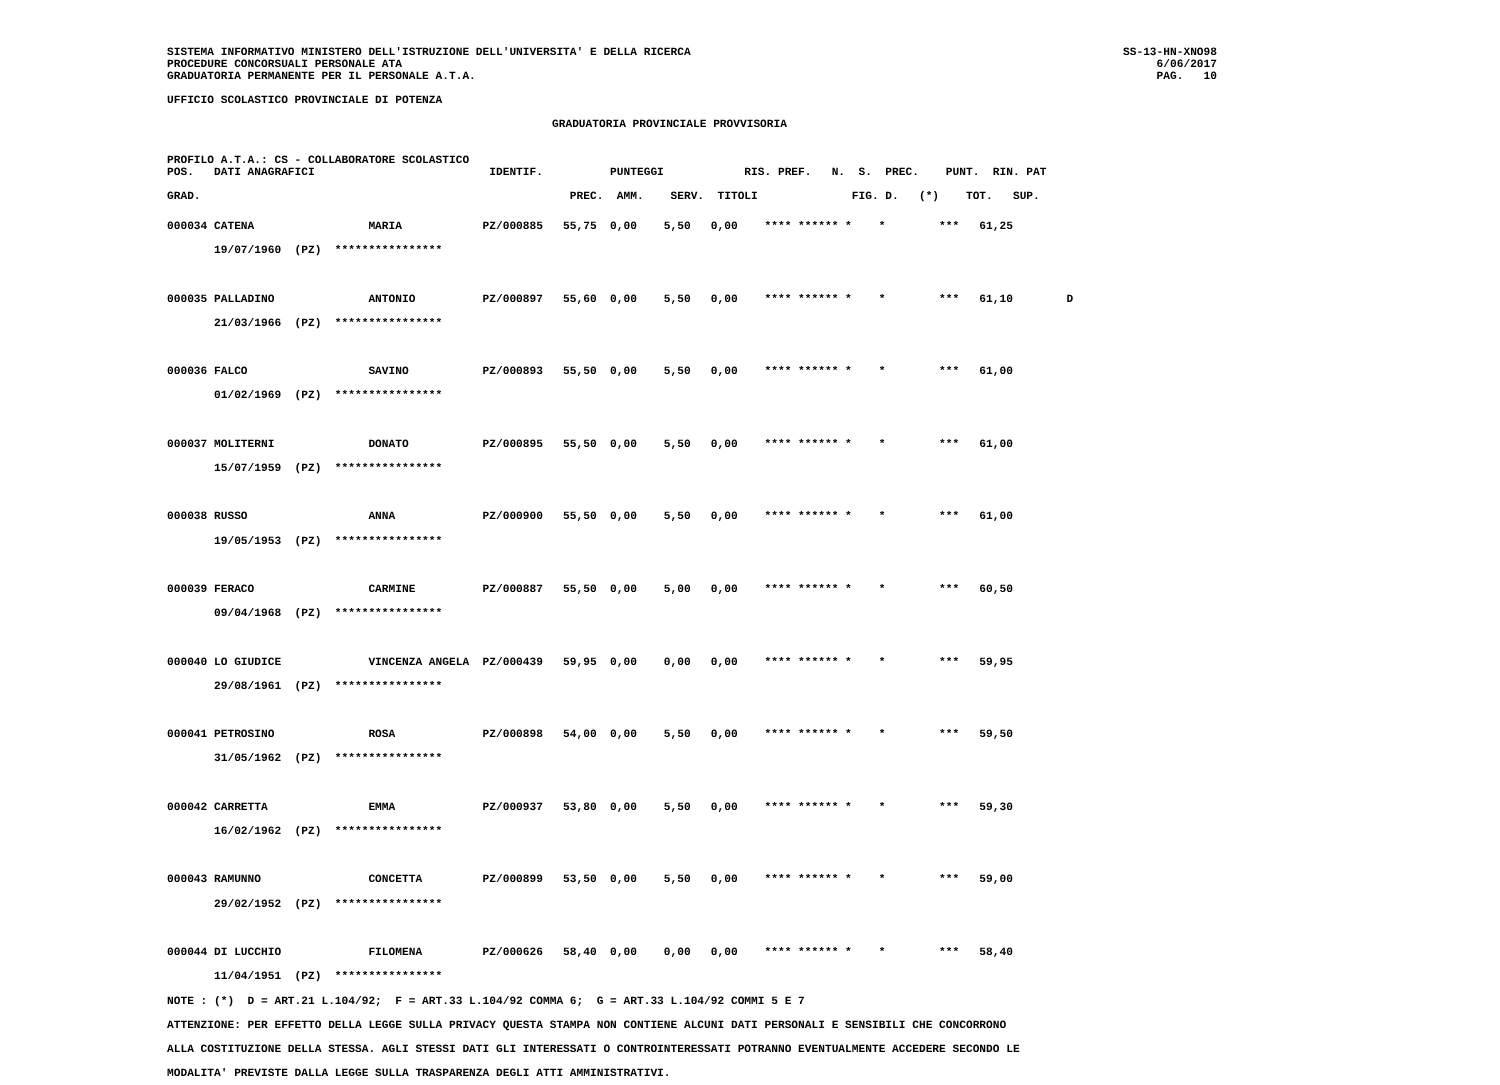SISTEMA INFORMATIVO MINISTERO DELL'ISTRUZIONE DELL'UNIVERSITA' E DELLA RICERCA
PROCEDURE CONCORSUALI PERSONALE ATA
GRADUATORIA PERMANENTE PER IL PERSONALE A.T.A.
SS-13-HN-XNO98
6/06/2017
PAG.   10
UFFICIO SCOLASTICO PROVINCIALE DI POTENZA
GRADUATORIA PROVINCIALE PROVVISORIA
PROFILO A.T.A.: CS - COLLABORATORE SCOLASTICO
POS.   DATI ANAGRAFICI                          IDENTIF.          PUNTEGGI            RIS. PREF.   N.  S.  PREC.    PUNT.  RIN. PAT

GRAD.                                                       PREC.  AMM.    SERV.  TITOLI              FIG. D.   (*)    TOT.   SUP.
000034 CATENA                 MARIA            PZ/000885   55,75  0,00    5,50   0,00    **** ****** *    *        ***   61,25
       19/07/1960  (PZ)  ****************

000035 PALLADINO              ANTONIO          PZ/000897   55,60  0,00    5,50   0,00    **** ****** *    *        ***   61,10        D
       21/03/1966  (PZ)  ****************

000036 FALCO                  SAVINO           PZ/000893   55,50  0,00    5,50   0,00    **** ****** *    *        ***   61,00
       01/02/1969  (PZ)  ****************

000037 MOLITERNI              DONATO           PZ/000895   55,50  0,00    5,50   0,00    **** ****** *    *        ***   61,00
       15/07/1959  (PZ)  ****************

000038 RUSSO                  ANNA             PZ/000900   55,50  0,00    5,50   0,00    **** ****** *    *        ***   61,00
       19/05/1953  (PZ)  ****************

000039 FERACO                 CARMINE          PZ/000887   55,50  0,00    5,00   0,00    **** ****** *    *        ***   60,50
       09/04/1968  (PZ)  ****************

000040 LO GIUDICE             VINCENZA ANGELA  PZ/000439   59,95  0,00    0,00   0,00    **** ****** *    *        ***   59,95
       29/08/1961  (PZ)  ****************

000041 PETROSINO              ROSA             PZ/000898   54,00  0,00    5,50   0,00    **** ****** *    *        ***   59,50
       31/05/1962  (PZ)  ****************

000042 CARRETTA               EMMA             PZ/000937   53,80  0,00    5,50   0,00    **** ****** *    *        ***   59,30
       16/02/1962  (PZ)  ****************

000043 RAMUNNO                CONCETTA         PZ/000899   53,50  0,00    5,50   0,00    **** ****** *    *        ***   59,00
       29/02/1952  (PZ)  ****************

000044 DI LUCCHIO             FILOMENA         PZ/000626   58,40  0,00    0,00   0,00    **** ****** *    *        ***   58,40
       11/04/1951  (PZ)  ****************
NOTE : (*)  D = ART.21 L.104/92;  F = ART.33 L.104/92 COMMA 6;  G = ART.33 L.104/92 COMMI 5 E 7
ATTENZIONE: PER EFFETTO DELLA LEGGE SULLA PRIVACY QUESTA STAMPA NON CONTIENE ALCUNI DATI PERSONALI E SENSIBILI CHE CONCORRONO
ALLA COSTITUZIONE DELLA STESSA. AGLI STESSI DATI GLI INTERESSATI O CONTROINTERESSATI POTRANNO EVENTUALMENTE ACCEDERE SECONDO LE
MODALITA' PREVISTE DALLA LEGGE SULLA TRASPARENZA DEGLI ATTI AMMINISTRATIVI.